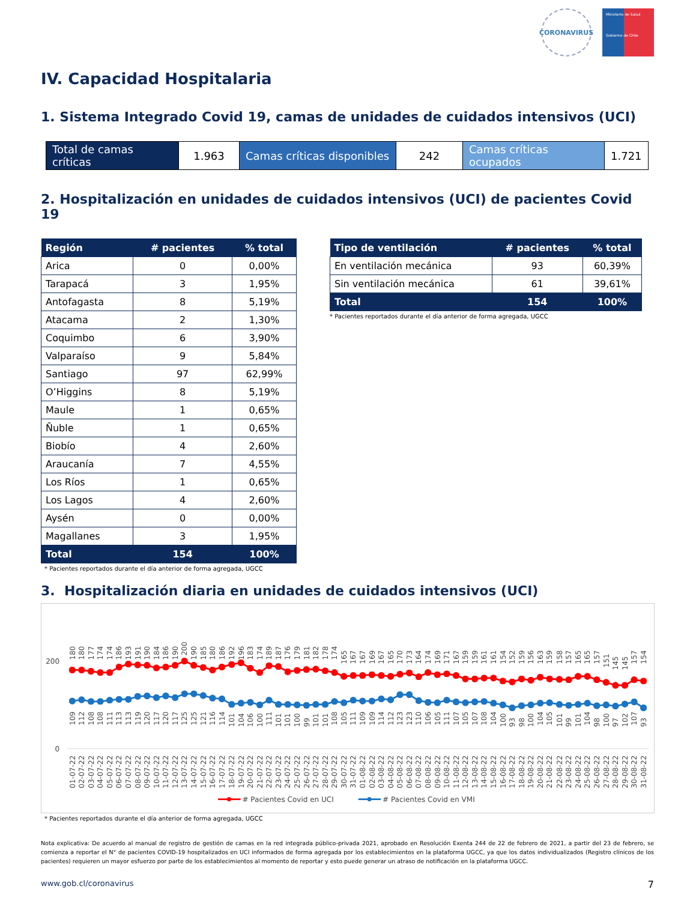CORONAVIRUS
Ministerio de Salud
Gobierno de Chile
IV. Capacidad Hospitalaria
1. Sistema Integrado Covid 19, camas de unidades de cuidados intensivos (UCI)
| Total de camas críticas | 1.963 | Camas críticas disponibles | 242 | Camas críticas ocupados | 1.721 |
2. Hospitalización en unidades de cuidados intensivos (UCI) de pacientes Covid 19
| Región | # pacientes | % total |
| --- | --- | --- |
| Arica | 0 | 0,00% |
| Tarapacá | 3 | 1,95% |
| Antofagasta | 8 | 5,19% |
| Atacama | 2 | 1,30% |
| Coquimbo | 6 | 3,90% |
| Valparaíso | 9 | 5,84% |
| Santiago | 97 | 62,99% |
| O’Higgins | 8 | 5,19% |
| Maule | 1 | 0,65% |
| Ñuble | 1 | 0,65% |
| Biobío | 4 | 2,60% |
| Araucanía | 7 | 4,55% |
| Los Ríos | 1 | 0,65% |
| Los Lagos | 4 | 2,60% |
| Aysén | 0 | 0,00% |
| Magallanes | 3 | 1,95% |
| Total | 154 | 100% |
* Pacientes reportados durante el día anterior de forma agregada, UGCC
| Tipo de ventilación | # pacientes | % total |
| --- | --- | --- |
| En ventilación mecánica | 93 | 60,39% |
| Sin ventilación mecánica | 61 | 39,61% |
| Total | 154 | 100% |
* Pacientes reportados durante el día anterior de forma agregada, UGCC
3. Hospitalización diaria en unidades de cuidados intensivos (UCI)
200
0
180
180
177
174
174
186
193
191
190
184
186
190
200
190
185
180
186
192
196
183
174
189
187
176
179
181
182
178
174
165
167
167
169
167
165
170
173
164
174
169
171
167
159
159
161
161
154
152
159
156
163
159
158
157
165
165
157
151
145
145
157
154
109
112
108
108
111
113
113
119
120
117
120
117
125
125
121
116
114
101
104
106
100
111
101
101
100
99
101
101
108
105
111
109
109
114
112
123
123
110
106
105
111
107
105
107
108
104
100
93
98
100
104
105
101
99
101
104
98
100
97
102
107
93
01-07-22
02-07-22
03-07-22
04-07-22
05-07-22
06-07-22
07-07-22
08-07-22
09-07-22
10-07-22
11-07-22
12-07-22
13-07-22
14-07-22
15-07-22
16-07-22
17-07-22
18-07-22
19-07-22
20-07-22
21-07-22
22-07-22
23-07-22
24-07-22
25-07-22
26-07-22
27-07-22
28-07-22
29-07-22
30-07-22
31-07-22
01-08-22
02-08-22
03-08-22
04-08-22
05-08-22
06-08-22
07-08-22
08-08-22
09-08-22
10-08-22
11-08-22
12-08-22
13-08-22
14-08-22
15-08-22
16-08-22
17-08-22
18-08-22
19-08-22
20-08-22
21-08-22
22-08-22
23-08-22
24-08-22
25-08-22
26-08-22
27-08-22
28-08-22
29-08-22
30-08-22
31-08-22
# Pacientes Covid en UCI
# Pacientes Covid en VMI
* Pacientes reportados durante el día anterior de forma agregada, UGCC
Nota explicativa: De acuerdo al manual de registro de gestión de camas en la red integrada público-privada 2021, aprobado en Resolución Exenta 244 de 22 de febrero de 2021, a partir del 23 de febrero, se comienza a reportar el N° de pacientes COVID-19 hospitalizados en UCI informados de forma agregada por los establecimientos en la plataforma UGCC, ya que los datos individualizados (Registro clínicos de los pacientes) requieren un mayor esfuerzo por parte de los establecimientos al momento de reportar y esto puede generar un atraso de notificación en la plataforma UGCC.
www.gob.cl/coronavirus 7